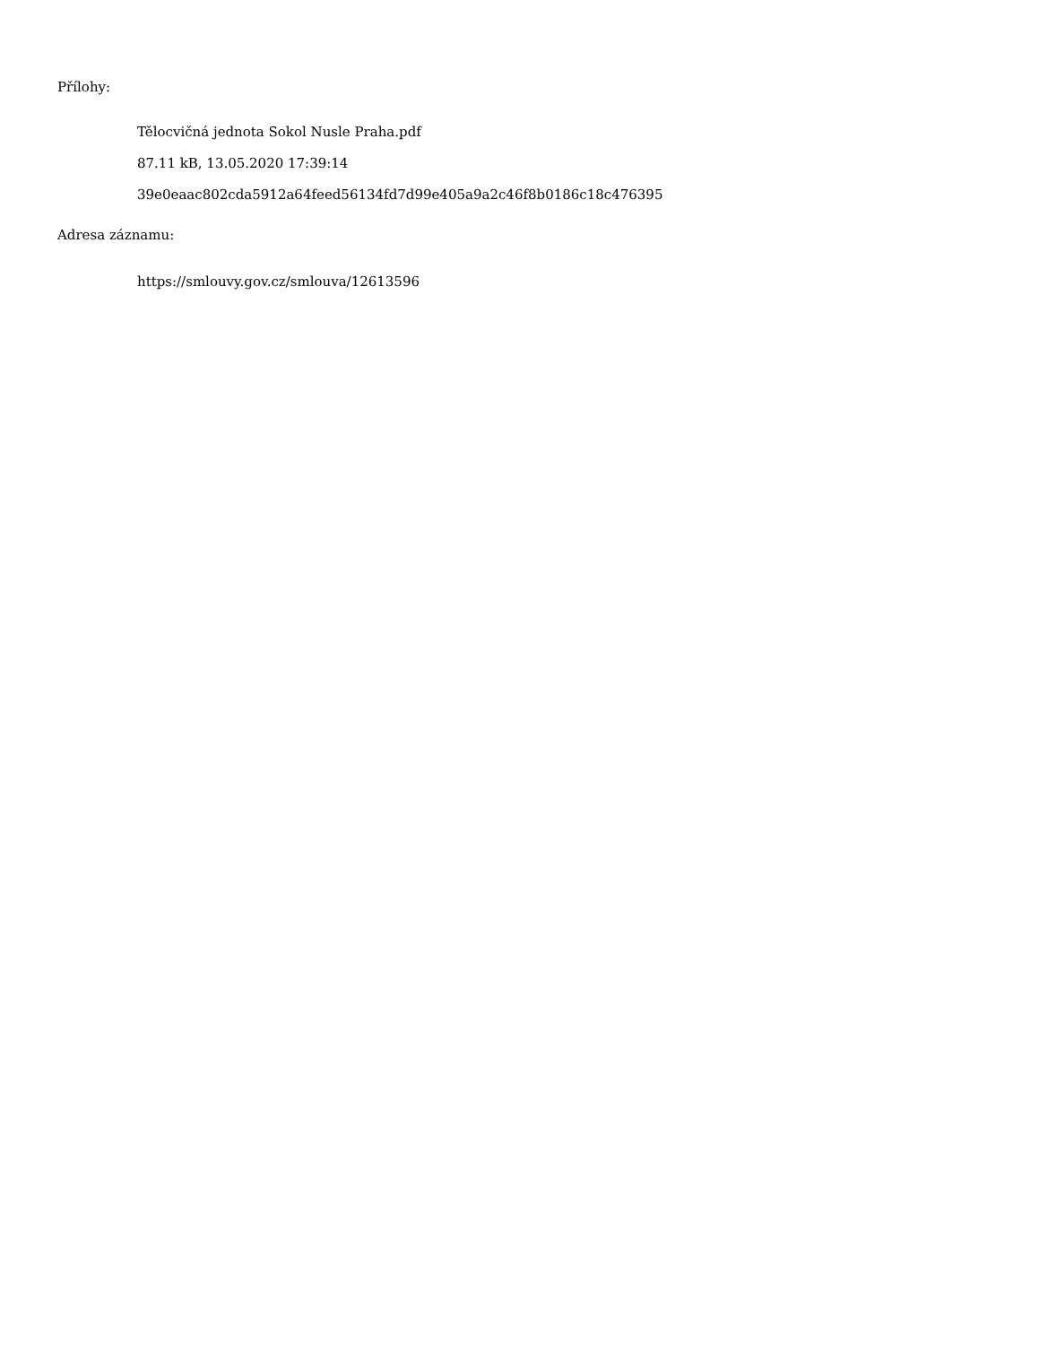Přílohy:
Tělocvičná jednota Sokol Nusle Praha.pdf
87.11 kB, 13.05.2020 17:39:14
39e0eaac802cda5912a64feed56134fd7d99e405a9a2c46f8b0186c18c476395
Adresa záznamu:
https://smlouvy.gov.cz/smlouva/12613596